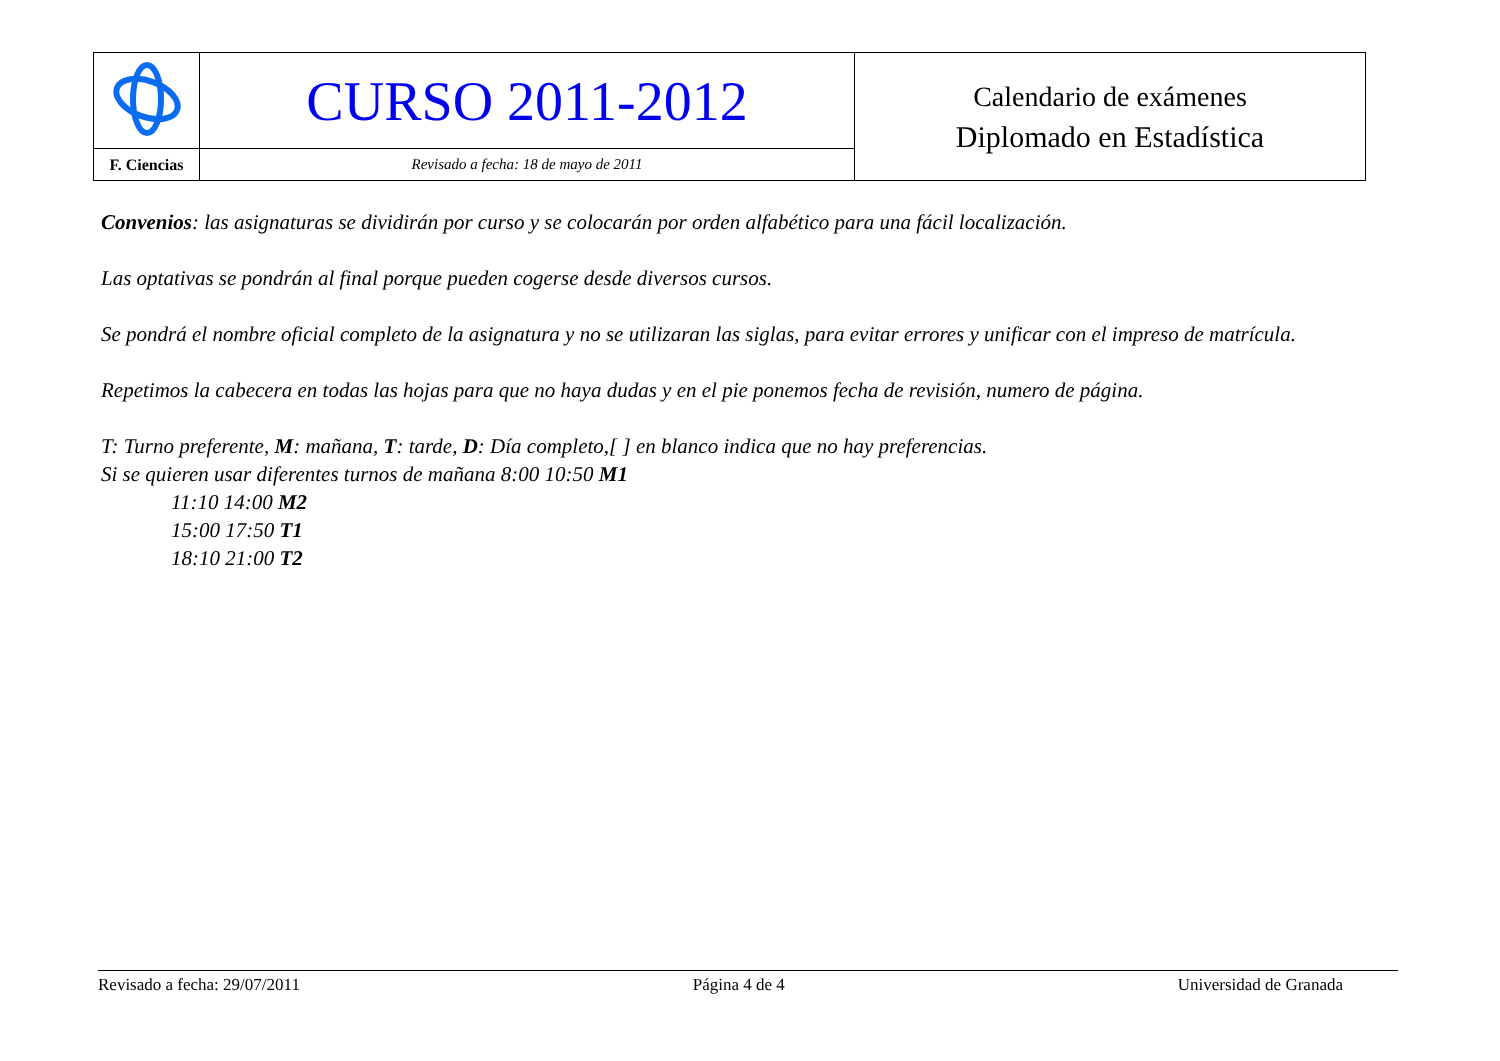| | CURSO 2011-2012 | Calendario de exámenes Diplomado en Estadística |
| F. Ciencias | Revisado a fecha: 18 de mayo de 2011 | |
Convenios: las asignaturas se dividirán por curso y se colocarán por orden alfabético para una fácil localización.
Las optativas se pondrán al final porque pueden cogerse desde diversos cursos.
Se pondrá el nombre oficial completo de la asignatura y no se utilizaran las siglas, para evitar errores y unificar con el impreso de matrícula.
Repetimos la cabecera en todas las hojas para que no haya dudas y en el pie ponemos fecha de revisión, numero de página.
T: Turno preferente, M: mañana, T: tarde, D: Día completo,[ ] en blanco indica que no hay preferencias.
Si se quieren usar diferentes turnos de mañana 8:00 10:50 M1
11:10 14:00 M2
15:00 17:50 T1
18:10 21:00 T2
Revisado a fecha: 29/07/2011 Página 4 de 4 Universidad de Granada